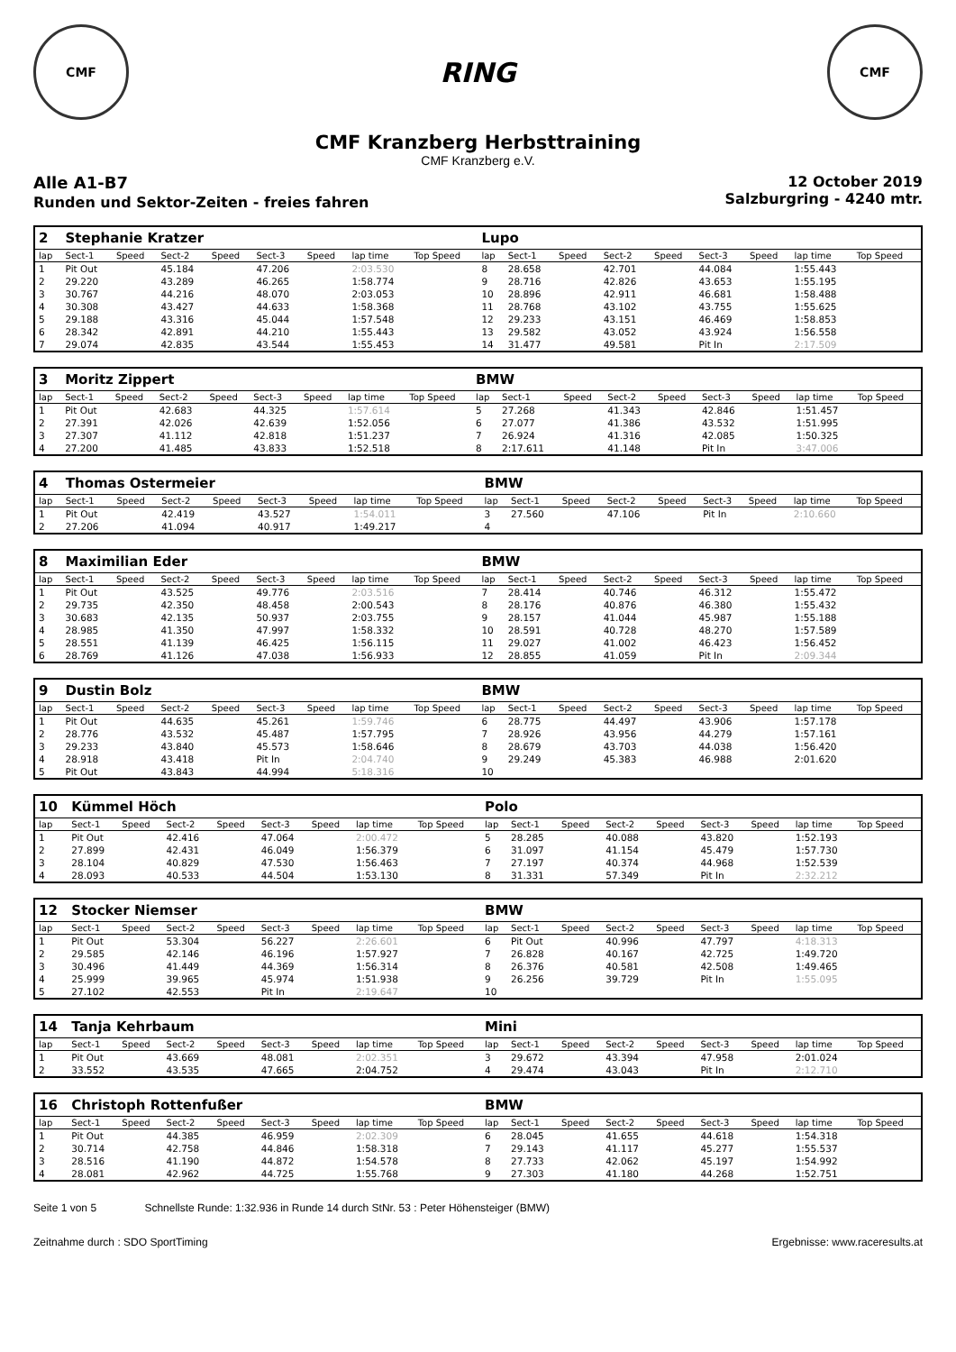CMF
RING
CMF
CMF Kranzberg Herbsttraining
CMF Kranzberg e.V.
Alle A1-B7
Runden und Sektor-Zeiten - freies fahren
12 October 2019
Salzburgring - 4240 mtr.
| 2 | Stephanie Kratzer | | | | | | | | Lupo | | | | | | | | |
| lap | Sect-1 | Speed | Sect-2 | Speed | Sect-3 | Speed | lap time | Top Speed | lap | Sect-1 | Speed | Sect-2 | Speed | Sect-3 | Speed | lap time | Top Speed |
| 1 | Pit Out | | 45.184 | | 47.206 | | 2:03.530 | | 8 | 28.658 | | 42.701 | | 44.084 | | 1:55.443 | |
| 2 | 29.220 | | 43.289 | | 46.265 | | 1:58.774 | | 9 | 28.716 | | 42.826 | | 43.653 | | 1:55.195 | |
| 3 | 30.767 | | 44.216 | | 48.070 | | 2:03.053 | | 10 | 28.896 | | 42.911 | | 46.681 | | 1:58.488 | |
| 4 | 30.308 | | 43.427 | | 44.633 | | 1:58.368 | | 11 | 28.768 | | 43.102 | | 43.755 | | 1:55.625 | |
| 5 | 29.188 | | 43.316 | | 45.044 | | 1:57.548 | | 12 | 29.233 | | 43.151 | | 46.469 | | 1:58.853 | |
| 6 | 28.342 | | 42.891 | | 44.210 | | 1:55.443 | | 13 | 29.582 | | 43.052 | | 43.924 | | 1:56.558 | |
| 7 | 29.074 | | 42.835 | | 43.544 | | 1:55.453 | | 14 | 31.477 | | 49.581 | | Pit In | | 2:17.509 | |
| 3 | Moritz Zippert | | | | | | | | BMW | | | | | | | | |
| lap | Sect-1 | Speed | Sect-2 | Speed | Sect-3 | Speed | lap time | Top Speed | lap | Sect-1 | Speed | Sect-2 | Speed | Sect-3 | Speed | lap time | Top Speed |
| 1 | Pit Out | | 42.683 | | 44.325 | | 1:57.614 | | 5 | 27.268 | | 41.343 | | 42.846 | | 1:51.457 | |
| 2 | 27.391 | | 42.026 | | 42.639 | | 1:52.056 | | 6 | 27.077 | | 41.386 | | 43.532 | | 1:51.995 | |
| 3 | 27.307 | | 41.112 | | 42.818 | | 1:51.237 | | 7 | 26.924 | | 41.316 | | 42.085 | | 1:50.325 | |
| 4 | 27.200 | | 41.485 | | 43.833 | | 1:52.518 | | 8 | 2:17.611 | | 41.148 | | Pit In | | 3:47.006 | |
| 4 | Thomas Ostermeier | | | | | | | | BMW | | | | | | | | |
| lap | Sect-1 | Speed | Sect-2 | Speed | Sect-3 | Speed | lap time | Top Speed | lap | Sect-1 | Speed | Sect-2 | Speed | Sect-3 | Speed | lap time | Top Speed |
| 1 | Pit Out | | 42.419 | | 43.527 | | 1:54.011 | | 3 | 27.560 | | 47.106 | | Pit In | | 2:10.660 | |
| 2 | 27.206 | | 41.094 | | 40.917 | | 1:49.217 | | 4 | | | | | | | | |
| 8 | Maximilian Eder | | | | | | | | BMW | | | | | | | | |
| lap | Sect-1 | Speed | Sect-2 | Speed | Sect-3 | Speed | lap time | Top Speed | lap | Sect-1 | Speed | Sect-2 | Speed | Sect-3 | Speed | lap time | Top Speed |
| 1 | Pit Out | | 43.525 | | 49.776 | | 2:03.516 | | 7 | 28.414 | | 40.746 | | 46.312 | | 1:55.472 | |
| 2 | 29.735 | | 42.350 | | 48.458 | | 2:00.543 | | 8 | 28.176 | | 40.876 | | 46.380 | | 1:55.432 | |
| 3 | 30.683 | | 42.135 | | 50.937 | | 2:03.755 | | 9 | 28.157 | | 41.044 | | 45.987 | | 1:55.188 | |
| 4 | 28.985 | | 41.350 | | 47.997 | | 1:58.332 | | 10 | 28.591 | | 40.728 | | 48.270 | | 1:57.589 | |
| 5 | 28.551 | | 41.139 | | 46.425 | | 1:56.115 | | 11 | 29.027 | | 41.002 | | 46.423 | | 1:56.452 | |
| 6 | 28.769 | | 41.126 | | 47.038 | | 1:56.933 | | 12 | 28.855 | | 41.059 | | Pit In | | 2:09.344 | |
| 9 | Dustin Bolz | | | | | | | | BMW | | | | | | | | |
| lap | Sect-1 | Speed | Sect-2 | Speed | Sect-3 | Speed | lap time | Top Speed | lap | Sect-1 | Speed | Sect-2 | Speed | Sect-3 | Speed | lap time | Top Speed |
| 1 | Pit Out | | 44.635 | | 45.261 | | 1:59.746 | | 6 | 28.775 | | 44.497 | | 43.906 | | 1:57.178 | |
| 2 | 28.776 | | 43.532 | | 45.487 | | 1:57.795 | | 7 | 28.926 | | 43.956 | | 44.279 | | 1:57.161 | |
| 3 | 29.233 | | 43.840 | | 45.573 | | 1:58.646 | | 8 | 28.679 | | 43.703 | | 44.038 | | 1:56.420 | |
| 4 | 28.918 | | 43.418 | | Pit In | | 2:04.740 | | 9 | 29.249 | | 45.383 | | 46.988 | | 2:01.620 | |
| 5 | Pit Out | | 43.843 | | 44.994 | | 5:18.316 | | 10 | | | | | | | | |
| 10 | Kümmel Höch | | | | | | | | Polo | | | | | | | | |
| lap | Sect-1 | Speed | Sect-2 | Speed | Sect-3 | Speed | lap time | Top Speed | lap | Sect-1 | Speed | Sect-2 | Speed | Sect-3 | Speed | lap time | Top Speed |
| 1 | Pit Out | | 42.416 | | 47.064 | | 2:00.472 | | 5 | 28.285 | | 40.088 | | 43.820 | | 1:52.193 | |
| 2 | 27.899 | | 42.431 | | 46.049 | | 1:56.379 | | 6 | 31.097 | | 41.154 | | 45.479 | | 1:57.730 | |
| 3 | 28.104 | | 40.829 | | 47.530 | | 1:56.463 | | 7 | 27.197 | | 40.374 | | 44.968 | | 1:52.539 | |
| 4 | 28.093 | | 40.533 | | 44.504 | | 1:53.130 | | 8 | 31.331 | | 57.349 | | Pit In | | 2:32.212 | |
| 12 | Stocker Niemser | | | | | | | | BMW | | | | | | | | |
| lap | Sect-1 | Speed | Sect-2 | Speed | Sect-3 | Speed | lap time | Top Speed | lap | Sect-1 | Speed | Sect-2 | Speed | Sect-3 | Speed | lap time | Top Speed |
| 1 | Pit Out | | 53.304 | | 56.227 | | 2:26.601 | | 6 | Pit Out | | 40.996 | | 47.797 | | 4:18.313 | |
| 2 | 29.585 | | 42.146 | | 46.196 | | 1:57.927 | | 7 | 26.828 | | 40.167 | | 42.725 | | 1:49.720 | |
| 3 | 30.496 | | 41.449 | | 44.369 | | 1:56.314 | | 8 | 26.376 | | 40.581 | | 42.508 | | 1:49.465 | |
| 4 | 25.999 | | 39.965 | | 45.974 | | 1:51.938 | | 9 | 26.256 | | 39.729 | | Pit In | | 1:55.095 | |
| 5 | 27.102 | | 42.553 | | Pit In | | 2:19.647 | | 10 | | | | | | | | |
| 14 | Tanja Kehrbaum | | | | | | | | Mini | | | | | | | | |
| lap | Sect-1 | Speed | Sect-2 | Speed | Sect-3 | Speed | lap time | Top Speed | lap | Sect-1 | Speed | Sect-2 | Speed | Sect-3 | Speed | lap time | Top Speed |
| 1 | Pit Out | | 43.669 | | 48.081 | | 2:02.351 | | 3 | 29.672 | | 43.394 | | 47.958 | | 2:01.024 | |
| 2 | 33.552 | | 43.535 | | 47.665 | | 2:04.752 | | 4 | 29.474 | | 43.043 | | Pit In | | 2:12.710 | |
| 16 | Christoph Rottenfußer | | | | | | | | BMW | | | | | | | | |
| lap | Sect-1 | Speed | Sect-2 | Speed | Sect-3 | Speed | lap time | Top Speed | lap | Sect-1 | Speed | Sect-2 | Speed | Sect-3 | Speed | lap time | Top Speed |
| 1 | Pit Out | | 44.385 | | 46.959 | | 2:02.309 | | 6 | 28.045 | | 41.655 | | 44.618 | | 1:54.318 | |
| 2 | 30.714 | | 42.758 | | 44.846 | | 1:58.318 | | 7 | 29.143 | | 41.117 | | 45.277 | | 1:55.537 | |
| 3 | 28.516 | | 41.190 | | 44.872 | | 1:54.578 | | 8 | 27.733 | | 42.062 | | 45.197 | | 1:54.992 | |
| 4 | 28.081 | | 42.962 | | 44.725 | | 1:55.768 | | 9 | 27.303 | | 41.180 | | 44.268 | | 1:52.751 | |
Seite 1 von 5 Schnellste Runde: 1:32.936 in Runde 14 durch StNr. 53 : Peter Höhensteiger (BMW)
Zeitnahme durch : SDO SportTiming Ergebnisse: www.raceresults.at